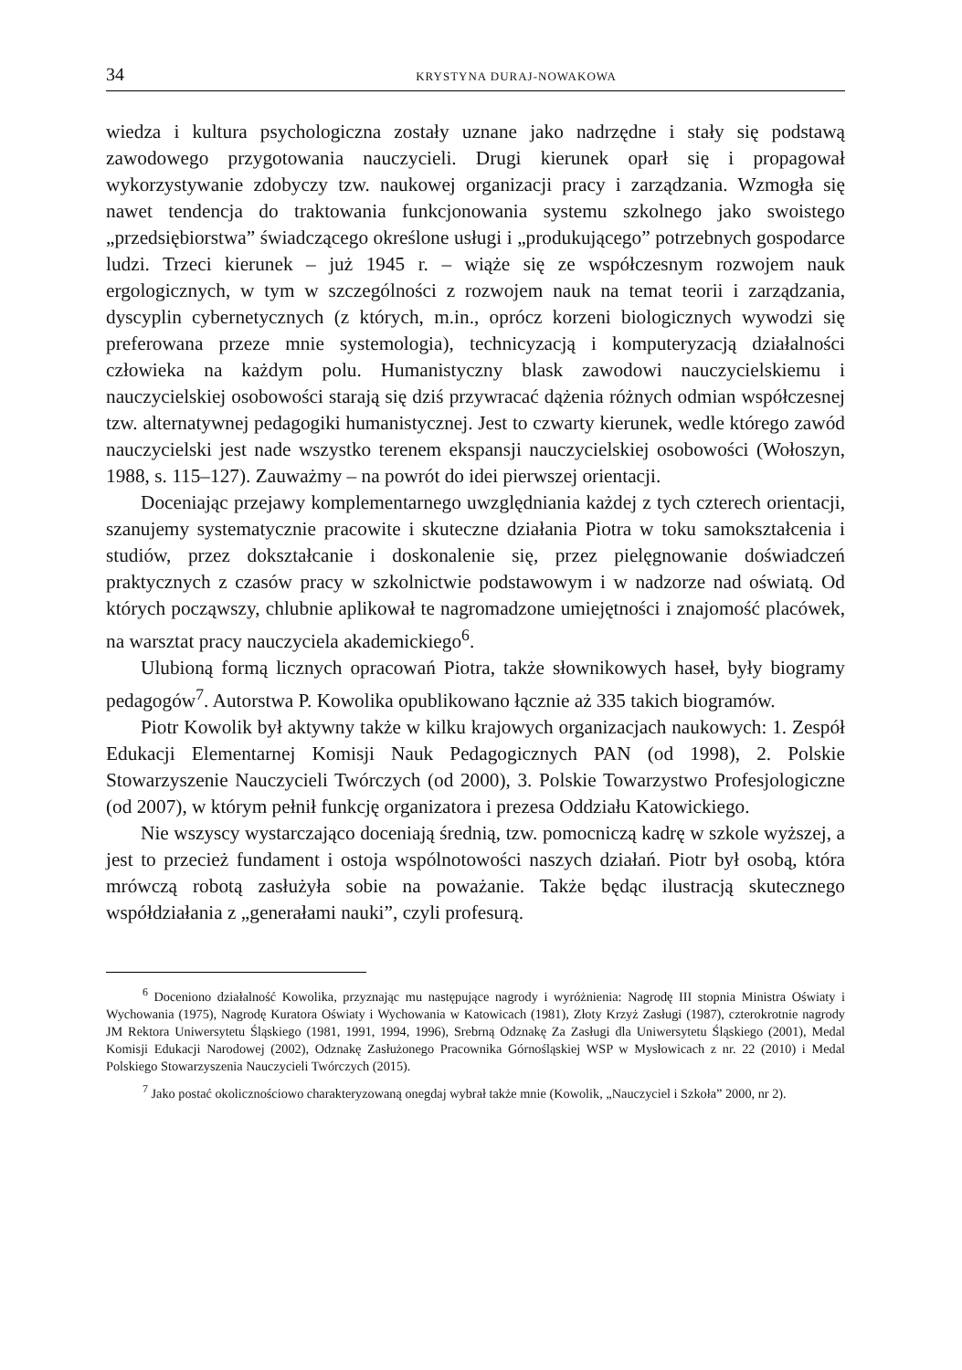34 KRYSTYNA DURAJ-NOWAKOWA
wiedza i kultura psychologiczna zostały uznane jako nadrzędne i stały się podstawą zawodowego przygotowania nauczycieli. Drugi kierunek oparł się i propagował wykorzystywanie zdobyczy tzw. naukowej organizacji pracy i zarządzania. Wzmogła się nawet tendencja do traktowania funkcjonowania systemu szkolnego jako swoistego „przedsiębiorstwa” świadczącego określone usługi i „produkującego” potrzebnych gospodarce ludzi. Trzeci kierunek – już 1945 r. – wiąże się ze współczesnym rozwojem nauk ergologicznych, w tym w szczególności z rozwojem nauk na temat teorii i zarządzania, dyscyplin cybernetycznych (z których, m.in., oprócz korzeni biologicznych wywodzi się preferowana przeze mnie systemologia), technicyzacją i komputeryzacją działalności człowieka na każdym polu. Humanistyczny blask zawodowi nauczycielskiemu i nauczycielskiej osobowości starają się dziś przywracać dążenia różnych odmian współczesnej tzw. alternatywnej pedagogiki humanistycznej. Jest to czwarty kierunek, wedle którego zawód nauczycielski jest nade wszystko terenem ekspansji nauczycielskiej osobowości (Wołoszyn, 1988, s. 115–127). Zauważmy – na powrót do idei pierwszej orientacji.
Doceniając przejawy komplementarnego uwzględniania każdej z tych czterech orientacji, szanujemy systematycznie pracowite i skuteczne działania Piotra w toku samokształcenia i studiów, przez dokształcanie i doskonalenie się, przez pielęgnowanie doświadczeń praktycznych z czasów pracy w szkolnictwie podstawowym i w nadzorze nad oświatą. Od których począwszy, chlubnie aplikował te nagromadzone umiejętności i znajomość placówek, na warsztat pracy nauczyciela akademickiego<sup>6</sup>.
Ulubioną formą licznych opracowań Piotra, także słownikowych haseł, były biogramy pedagogów<sup>7</sup>. Autorstwa P. Kowolika opublikowano łącznie aż 335 takich biogramów.
Piotr Kowolik był aktywny także w kilku krajowych organizacjach naukowych: 1. Zespół Edukacji Elementarnej Komisji Nauk Pedagogicznych PAN (od 1998), 2. Polskie Stowarzyszenie Nauczycieli Twórczych (od 2000), 3. Polskie Towarzystwo Profesjologiczne (od 2007), w którym pełnił funkcję organizatora i prezesa Oddziału Katowickiego.
Nie wszyscy wystarczająco doceniają średnią, tzw. pomocniczą kadrę w szkole wyższej, a jest to przecież fundament i ostoja wspólnotowości naszych działań. Piotr był osobą, która mrówczą robotą zasłużyła sobie na poważanie. Także będąc ilustracją skutecznego współdziałania z „generałami nauki”, czyli profesurą.
<sup>6</sup> Doceniono działalność Kowolika, przyznając mu następujące nagrody i wyróżnienia: Nagrodę III stopnia Ministra Oświaty i Wychowania (1975), Nagrodę Kuratora Oświaty i Wychowania w Katowicach (1981), Złoty Krzyż Zasługi (1987), czterokrotnie nagrody JM Rektora Uniwersytetu Śląskiego (1981, 1991, 1994, 1996), Srebrną Odznakę Za Zasługi dla Uniwersytetu Śląskiego (2001), Medal Komisji Edukacji Narodowej (2002), Odznakę Zasłużonego Pracownika Górnośląskiej WSP w Mysłowicach z nr. 22 (2010) i Medal Polskiego Stowarzyszenia Nauczycieli Twórczych (2015).
<sup>7</sup> Jako postać okolicznościowo charakteryzowaną onegdaj wybrał także mnie (Kowolik, „Nauczyciel i Szkoła” 2000, nr 2).